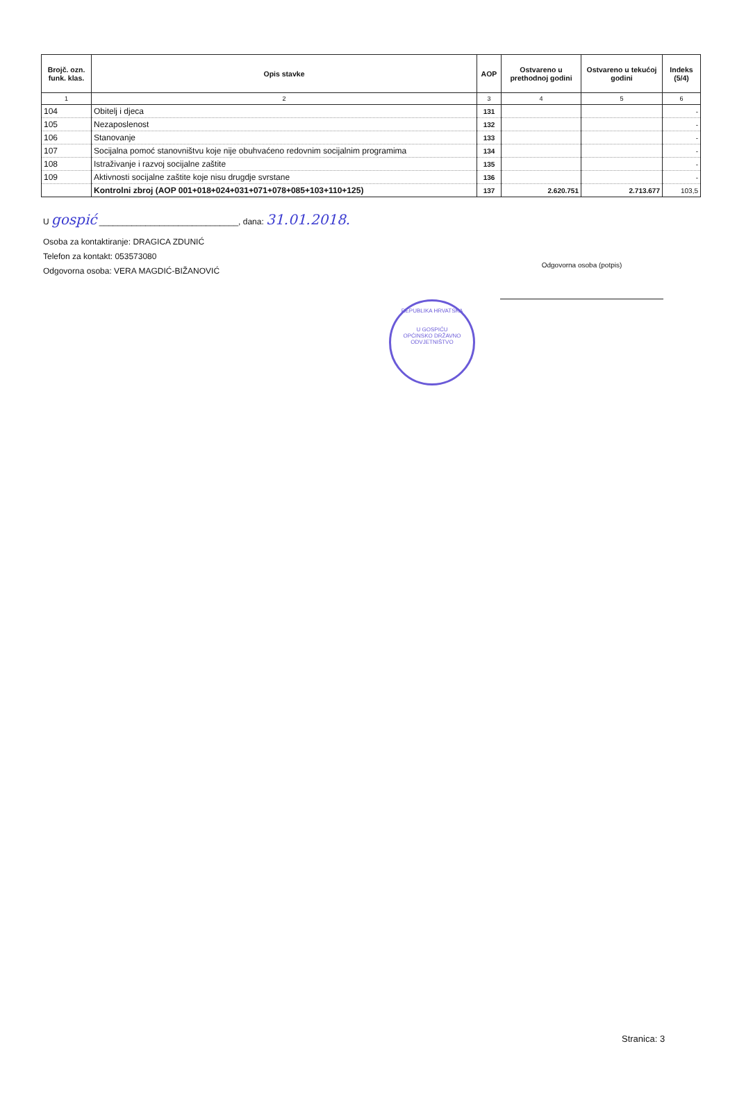| Brojč. ozn. funk. klas. | Opis stavke | AOP | Ostvareno u prethodnoj godini | Ostvareno u tekućoj godini | Indeks (5/4) |
| --- | --- | --- | --- | --- | --- |
| 1 | 2 | 3 | 4 | 5 | 6 |
| 104 | Obitelj i djeca | 131 | | | - |
| 105 | Nezaposlenost | 132 | | | - |
| 106 | Stanovanje | 133 | | | - |
| 107 | Socijalna pomoć stanovništvu koje nije obuhvaćeno redovnim socijalnim programima | 134 | | | - |
| 108 | Istraživanje i razvoj socijalne zaštite | 135 | | | - |
| 109 | Aktivnosti socijalne zaštite koje nisu drugdje svrstane | 136 | | | - |
| | Kontrolni zbroj (AOP 001+018+024+031+071+078+085+103+110+125) | 137 | 2.620.751 | 2.713.677 | 103,5 |
U gospić ______________________________, dana: 31.01.2018.
Osoba za kontaktiranje: DRAGICA ZDUNIĆ
Telefon za kontakt: 053573080
Odgovorna osoba: VERA MAGDIĆ-BIŽANOVIĆ
Odgovorna osoba (potpis)
REPUBLIKA HRVATSKA
U GOSPIĆU
OPĆINSKO DRŽAVNO ODVJETNIŠTVO
Stranica: 3